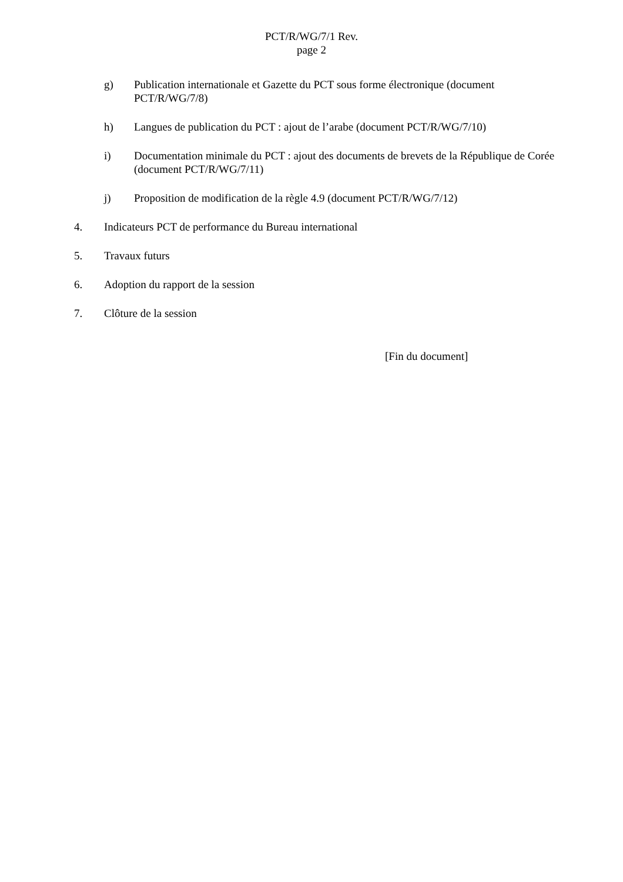PCT/R/WG/7/1 Rev.
page 2
g) Publication internationale et Gazette du PCT sous forme électronique (document PCT/R/WG/7/8)
h) Langues de publication du PCT : ajout de l’arabe (document PCT/R/WG/7/10)
i) Documentation minimale du PCT : ajout des documents de brevets de la République de Corée (document PCT/R/WG/7/11)
j) Proposition de modification de la règle 4.9 (document PCT/R/WG/7/12)
4. Indicateurs PCT de performance du Bureau international
5. Travaux futurs
6. Adoption du rapport de la session
7. Clôture de la session
[Fin du document]